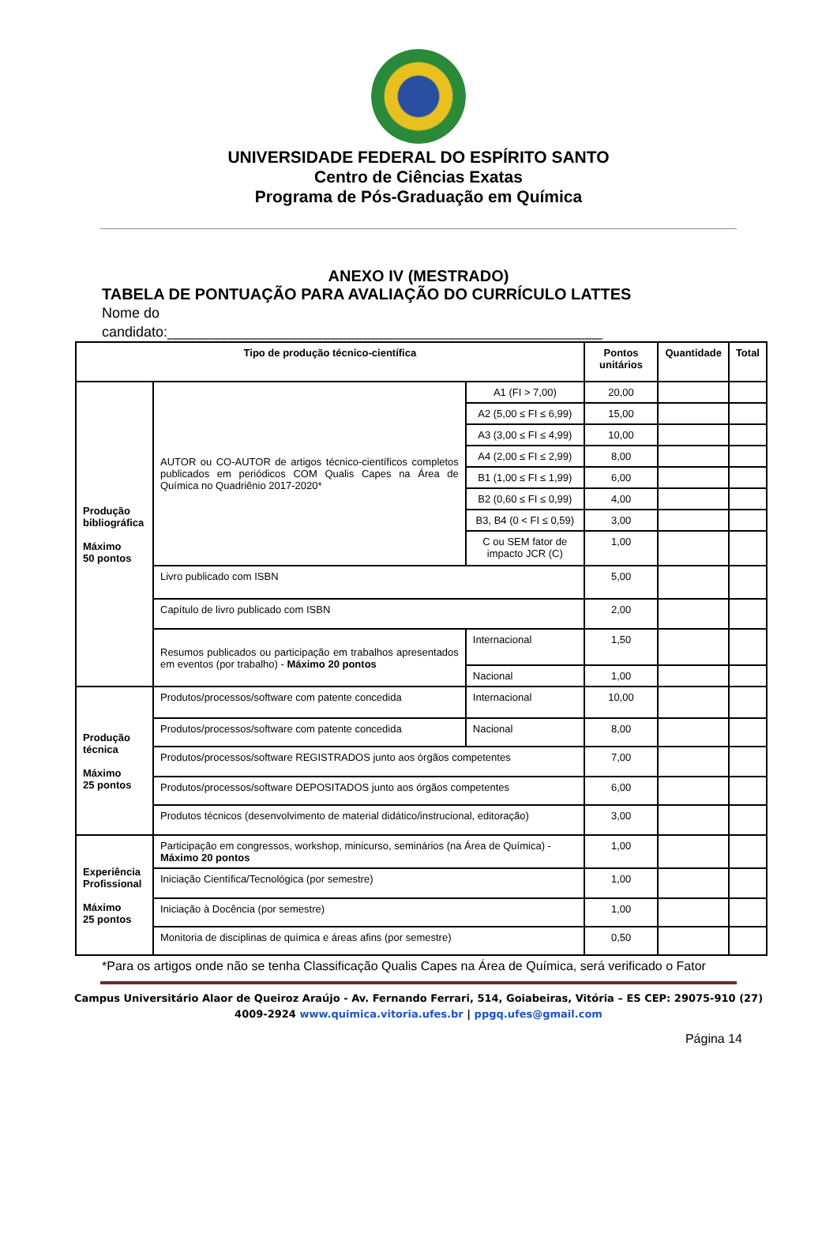UNIVERSIDADE FEDERAL DO ESPÍRITO SANTO
Centro de Ciências Exatas
Programa de Pós-Graduação em Química
ANEXO IV (MESTRADO)
TABELA DE PONTUAÇÃO PARA AVALIAÇÃO DO CURRÍCULO LATTES
Nome do
candidato:_______________________________________________________
| Tipo de produção técnico-científica | | | | Pontos unitários | Quantidade | Total |
| --- | --- | --- | --- | --- | --- | --- |
| Produção bibliográfica Máximo 50 pontos | AUTOR ou CO-AUTOR de artigos técnico-científicos completos publicados em periódicos COM Qualis Capes na Área de Química no Quadriênio 2017-2020* | | A1 (FI > 7,00) | 20,00 | | |
| | | | A2 (5,00 ≤ FI ≤ 6,99) | 15,00 | | |
| | | | A3 (3,00 ≤ FI ≤ 4,99) | 10,00 | | |
| | | | A4 (2,00 ≤ FI ≤ 2,99) | 8,00 | | |
| | | | B1 (1,00 ≤ FI ≤ 1,99) | 6,00 | | |
| | | | B2 (0,60 ≤ FI ≤ 0,99) | 4,00 | | |
| | | | B3, B4 (0 < FI ≤ 0,59) | 3,00 | | |
| | | | C ou SEM fator de impacto JCR (C) | 1,00 | | |
| | Livro publicado com ISBN | | | 5,00 | | |
| | Capítulo de livro publicado com ISBN | | | 2,00 | | |
| | Resumos publicados ou participação em trabalhos apresentados em eventos (por trabalho) - Máximo 20 pontos | Internacional | | 1,50 | | |
| | | Nacional | | 1,00 | | |
| Produção técnica Máximo 25 pontos | Produtos/processos/software com patente concedida | Internacional | | 10,00 | | |
| | Produtos/processos/software com patente concedida | Nacional | | 8,00 | | |
| | Produtos/processos/software REGISTRADOS junto aos órgãos competentes | | | 7,00 | | |
| | Produtos/processos/software DEPOSITADOS junto aos órgãos competentes | | | 6,00 | | |
| | Produtos técnicos (desenvolvimento de material didático/instrucional, editoração) | | | 3,00 | | |
| Experiência Profissional Máximo 25 pontos | Participação em congressos, workshop, minicurso, seminários (na Área de Química) - Máximo 20 pontos | | | 1,00 | | |
| | Iniciação Científica/Tecnológica (por semestre) | | | 1,00 | | |
| | Iniciação à Docência (por semestre) | | | 1,00 | | |
| | Monitoria de disciplinas de química e áreas afins (por semestre) | | | 0,50 | | |
*Para os artigos onde não se tenha Classificação Qualis Capes na Área de Química, será verificado o Fator
Campus Universitário Alaor de Queiroz Araújo - Av. Fernando Ferrari, 514, Goiabeiras, Vitória – ES CEP: 29075-910 (27)
4009-2924 www.quimica.vitoria.ufes.br | ppgq.ufes@gmail.com
Página 14